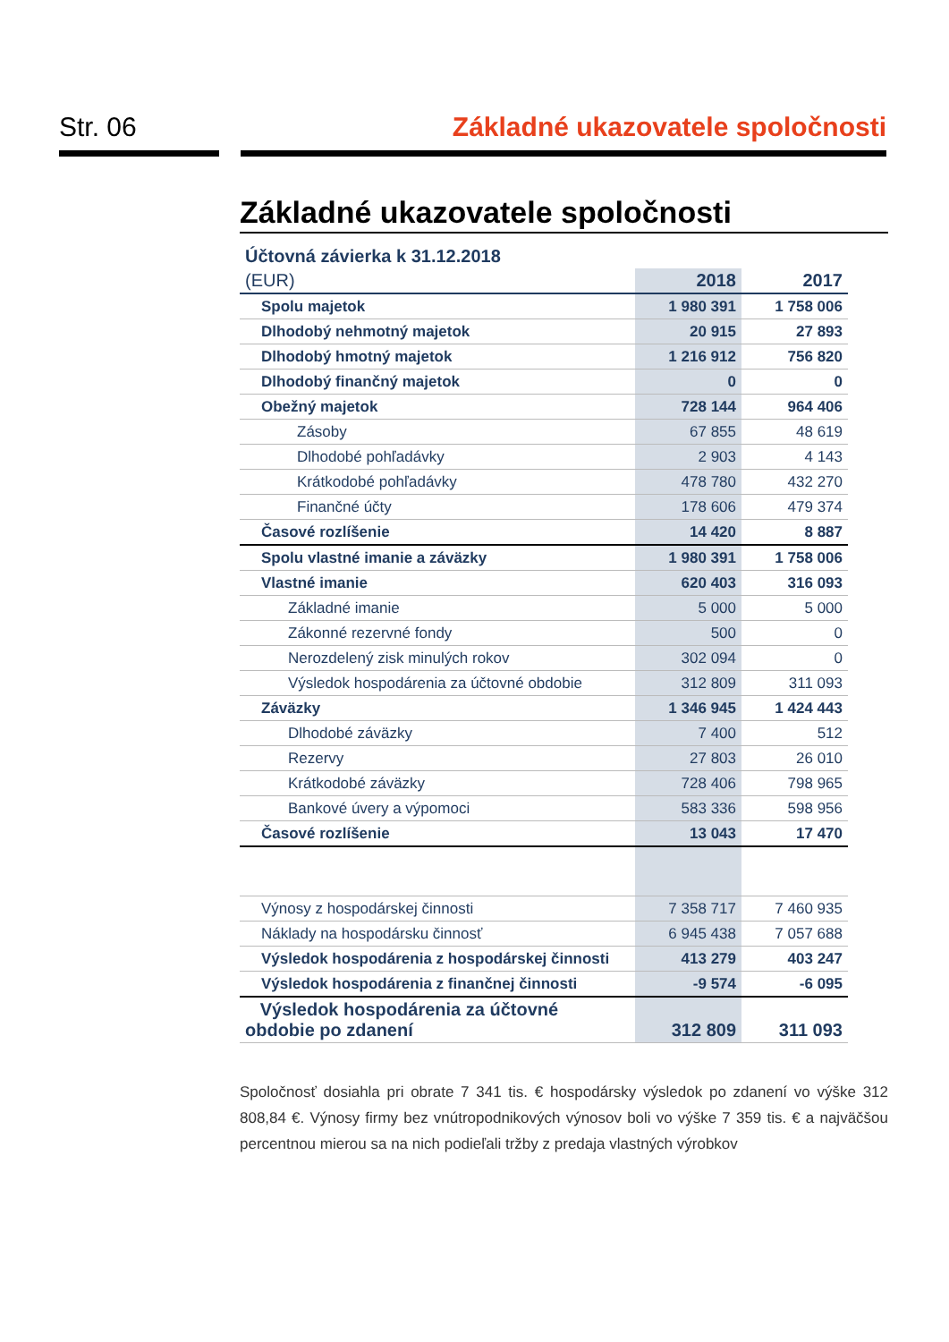Str. 06 Základné ukazovatele spoločnosti
Základné ukazovatele spoločnosti
| Účtovná závierka k 31.12.2018 | | |
| (EUR) | 2018 | 2017 |
| Spolu majetok | 1 980 391 | 1 758 006 |
| Dlhodobý nehmotný majetok | 20 915 | 27 893 |
| Dlhodobý hmotný majetok | 1 216 912 | 756 820 |
| Dlhodobý finančný majetok | 0 | 0 |
| Obežný majetok | 728 144 | 964 406 |
| Zásoby | 67 855 | 48 619 |
| Dlhodobé pohľadávky | 2 903 | 4 143 |
| Krátkodobé pohľadávky | 478 780 | 432 270 |
| Finančné účty | 178 606 | 479 374 |
| Časové rozlíšenie | 14 420 | 8 887 |
| Spolu vlastné imanie a záväzky | 1 980 391 | 1 758 006 |
| Vlastné imanie | 620 403 | 316 093 |
| Základné imanie | 5 000 | 5 000 |
| Zákonné rezervné fondy | 500 | 0 |
| Nerozdelený zisk minulých rokov | 302 094 | 0 |
| Výsledok hospodárenia za účtovné obdobie | 312 809 | 311 093 |
| Záväzky | 1 346 945 | 1 424 443 |
| Dlhodobé záväzky | 7 400 | 512 |
| Rezervy | 27 803 | 26 010 |
| Krátkodobé záväzky | 728 406 | 798 965 |
| Bankové úvery a výpomoci | 583 336 | 598 956 |
| Časové rozlíšenie | 13 043 | 17 470 |
| Výnosy z hospodárskej činnosti | 7 358 717 | 7 460 935 |
| Náklady na hospodársku činnosť | 6 945 438 | 7 057 688 |
| Výsledok hospodárenia z hospodárskej činnosti | 413 279 | 403 247 |
| Výsledok hospodárenia z finančnej činnosti | -9 574 | -6 095 |
| Výsledok hospodárenia za účtovné obdobie po zdanení | 312 809 | 311 093 |
Spoločnosť dosiahla pri obrate 7 341 tis. € hospodársky výsledok po zdanení vo výške 312 808,84 €. Výnosy firmy bez vnútropodnikových výnosov boli vo výške 7 359 tis. € a najväčšou percentnou mierou sa na nich podieľali tržby z predaja vlastných výrobkov